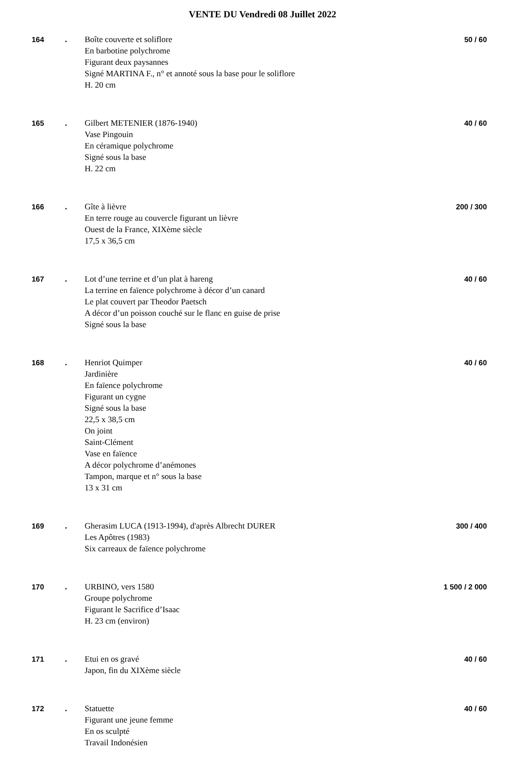VENTE DU Vendredi 08 Juillet 2022
| 164 | . | Boîte couverte et soliflore En barbotine polychrome Figurant deux paysannes Signé MARTINA F., n° et annoté sous la base pour le soliflore H. 20 cm | 50 / 60 |
| 165 | . | Gilbert METENIER (1876-1940) Vase Pingouin En céramique polychrome Signé sous la base H. 22 cm | 40 / 60 |
| 166 | . | Gîte à lièvre En terre rouge au couvercle figurant un lièvre Ouest de la France, XIXème siècle 17,5 x 36,5 cm | 200 / 300 |
| 167 | . | Lot d’une terrine et d’un plat à hareng La terrine en faïence polychrome à décor d’un canard Le plat couvert par Theodor Paetsch A décor d’un poisson couché sur le flanc en guise de prise Signé sous la base | 40 / 60 |
| 168 | . | Henriot Quimper Jardinière En faïence polychrome Figurant un cygne Signé sous la base 22,5 x 38,5 cm On joint Saint-Clément Vase en faïence A décor polychrome d’anémones Tampon, marque et n° sous la base 13 x 31 cm | 40 / 60 |
| 169 | . | Gherasim LUCA (1913-1994), d'après Albrecht DURER Les Apôtres (1983) Six carreaux de faïence polychrome | 300 / 400 |
| 170 | . | URBINO, vers 1580 Groupe polychrome Figurant le Sacrifice d’Isaac H. 23 cm (environ) | 1 500 / 2 000 |
| 171 | . | Etui en os gravé Japon, fin du XIXème siècle | 40 / 60 |
| 172 | . | Statuette Figurant une jeune femme En os sculpté Travail Indonésien | 40 / 60 |